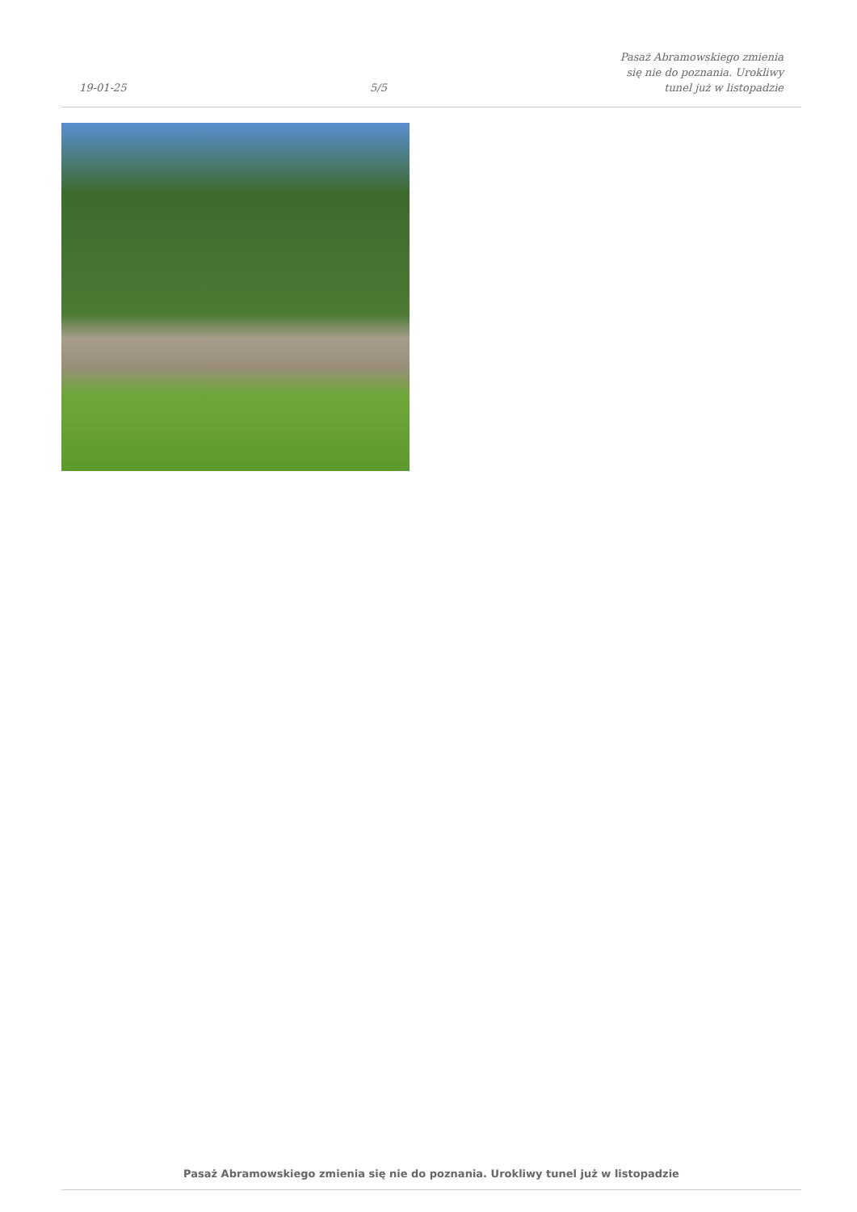19-01-25
5/5
Pasaż Abramowskiego zmienia się nie do poznania. Urokliwy tunel już w listopadzie
Pasaż Abramowskiego zmienia się nie do poznania. Urokliwy tunel już w listopadzie